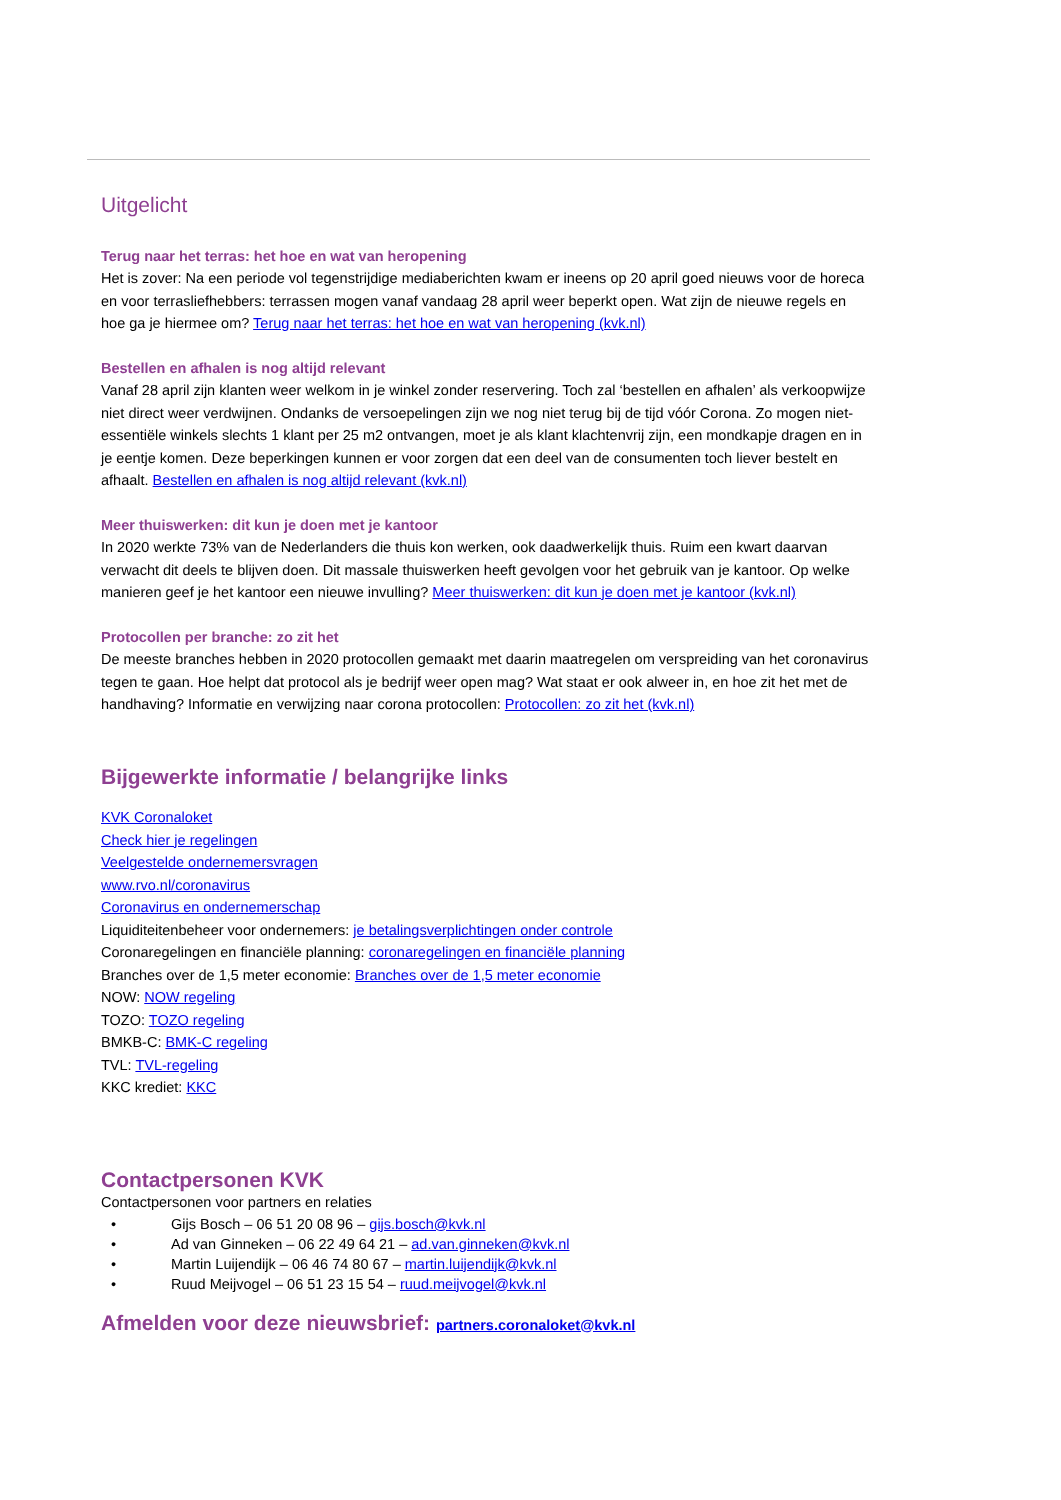Uitgelicht
Terug naar het terras: het hoe en wat van heropening
Het is zover: Na een periode vol tegenstrijdige mediaberichten kwam er ineens op 20 april goed nieuws voor de horeca en voor terrasliefhebbers: terrassen mogen vanaf vandaag 28 april weer beperkt open. Wat zijn de nieuwe regels en hoe ga je hiermee om? Terug naar het terras: het hoe en wat van heropening (kvk.nl)
Bestellen en afhalen is nog altijd relevant
Vanaf 28 april zijn klanten weer welkom in je winkel zonder reservering. Toch zal ‘bestellen en afhalen’ als verkoopwijze niet direct weer verdwijnen. Ondanks de versoepelingen zijn we nog niet terug bij de tijd vóór Corona. Zo mogen niet-essentiële winkels slechts 1 klant per 25 m2 ontvangen, moet je als klant klachtenvrij zijn, een mondkapje dragen en in je eentje komen. Deze beperkingen kunnen er voor zorgen dat een deel van de consumenten toch liever bestelt en afhaalt. Bestellen en afhalen is nog altijd relevant (kvk.nl)
Meer thuiswerken: dit kun je doen met je kantoor
In 2020 werkte 73% van de Nederlanders die thuis kon werken, ook daadwerkelijk thuis. Ruim een kwart daarvan verwacht dit deels te blijven doen. Dit massale thuiswerken heeft gevolgen voor het gebruik van je kantoor. Op welke manieren geef je het kantoor een nieuwe invulling? Meer thuiswerken: dit kun je doen met je kantoor (kvk.nl)
Protocollen per branche: zo zit het
De meeste branches hebben in 2020 protocollen gemaakt met daarin maatregelen om verspreiding van het coronavirus tegen te gaan. Hoe helpt dat protocol als je bedrijf weer open mag? Wat staat er ook alweer in, en hoe zit het met de handhaving? Informatie en verwijzing naar corona protocollen: Protocollen: zo zit het (kvk.nl)
Bijgewerkte informatie / belangrijke links
KVK Coronaloket
Check hier je regelingen
Veelgestelde ondernemersvragen
www.rvo.nl/coronavirus
Coronavirus en ondernemerschap
Liquiditeitenbeheer voor ondernemers: je betalingsverplichtingen onder controle
Coronaregelingen en financiële planning: coronaregelingen en financiële planning
Branches over de 1,5 meter economie: Branches over de 1,5 meter economie
NOW: NOW regeling
TOZO: TOZO regeling
BMKB-C: BMK-C regeling
TVL: TVL-regeling
KKC krediet: KKC
Contactpersonen KVK
Contactpersonen voor partners en relaties
• Gijs Bosch – 06 51 20 08 96 – gijs.bosch@kvk.nl
• Ad van Ginneken – 06 22 49 64 21 – ad.van.ginneken@kvk.nl
• Martin Luijendijk – 06 46 74 80 67 – martin.luijendijk@kvk.nl
• Ruud Meijvogel – 06 51 23 15 54 – ruud.meijvogel@kvk.nl
Afmelden voor deze nieuwsbrief: partners.coronaloket@kvk.nl